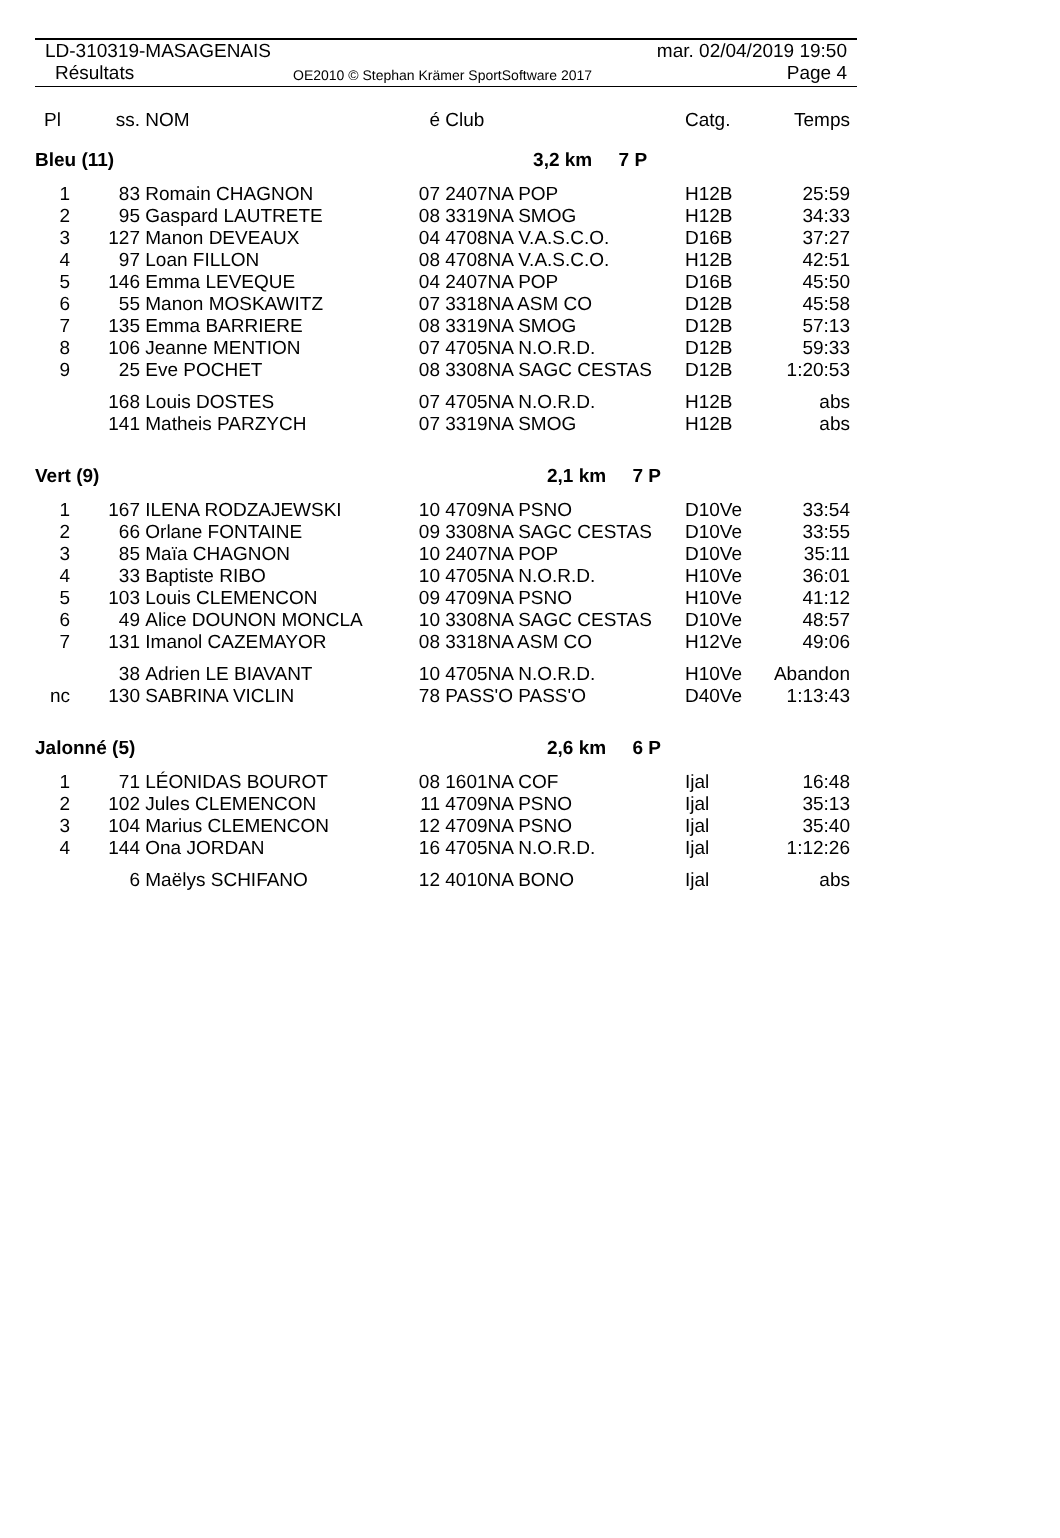LD-310319-MASAGENAIS
Résultats
OE2010 © Stephan Krämer SportSoftware 2017
mar. 02/04/2019 19:50
Page 4
| Pl | ss. | NOM | é | Club | Catg. | Temps |
| --- | --- | --- | --- | --- | --- | --- |
| Bleu (11) | | | 3,2 km 7 P | | | |
| 1 | 83 | Romain CHAGNON | 07 | 2407NA POP | H12B | 25:59 |
| 2 | 95 | Gaspard LAUTRETE | 08 | 3319NA SMOG | H12B | 34:33 |
| 3 | 127 | Manon DEVEAUX | 04 | 4708NA V.A.S.C.O. | D16B | 37:27 |
| 4 | 97 | Loan FILLON | 08 | 4708NA V.A.S.C.O. | H12B | 42:51 |
| 5 | 146 | Emma LEVEQUE | 04 | 2407NA POP | D16B | 45:50 |
| 6 | 55 | Manon MOSKAWITZ | 07 | 3318NA ASM CO | D12B | 45:58 |
| 7 | 135 | Emma BARRIERE | 08 | 3319NA SMOG | D12B | 57:13 |
| 8 | 106 | Jeanne MENTION | 07 | 4705NA N.O.R.D. | D12B | 59:33 |
| 9 | 25 | Eve POCHET | 08 | 3308NA SAGC CESTAS | D12B | 1:20:53 |
| | 168 | Louis DOSTES | 07 | 4705NA N.O.R.D. | H12B | abs |
| | 141 | Matheis PARZYCH | 07 | 3319NA SMOG | H12B | abs |
| Vert (9) | | | 2,1 km 7 P | | | |
| 1 | 167 | ILENA RODZAJEWSKI | 10 | 4709NA PSNO | D10Ve | 33:54 |
| 2 | 66 | Orlane FONTAINE | 09 | 3308NA SAGC CESTAS | D10Ve | 33:55 |
| 3 | 85 | Maïa CHAGNON | 10 | 2407NA POP | D10Ve | 35:11 |
| 4 | 33 | Baptiste RIBO | 10 | 4705NA N.O.R.D. | H10Ve | 36:01 |
| 5 | 103 | Louis CLEMENCON | 09 | 4709NA PSNO | H10Ve | 41:12 |
| 6 | 49 | Alice DOUNON MONCLA | 10 | 3308NA SAGC CESTAS | D10Ve | 48:57 |
| 7 | 131 | Imanol CAZEMAYOR | 08 | 3318NA ASM CO | H12Ve | 49:06 |
| | 38 | Adrien LE BIAVANT | 10 | 4705NA N.O.R.D. | H10Ve | Abandon |
| nc | 130 | SABRINA VICLIN | 78 | PASS'O PASS'O | D40Ve | 1:13:43 |
| Jalonné (5) | | | 2,6 km 6 P | | | |
| 1 | 71 | LÉONIDAS BOUROT | 08 | 1601NA COF | Ijal | 16:48 |
| 2 | 102 | Jules CLEMENCON | 11 | 4709NA PSNO | Ijal | 35:13 |
| 3 | 104 | Marius CLEMENCON | 12 | 4709NA PSNO | Ijal | 35:40 |
| 4 | 144 | Ona JORDAN | 16 | 4705NA N.O.R.D. | Ijal | 1:12:26 |
| | 6 | Maëlys SCHIFANO | 12 | 4010NA BONO | Ijal | abs |